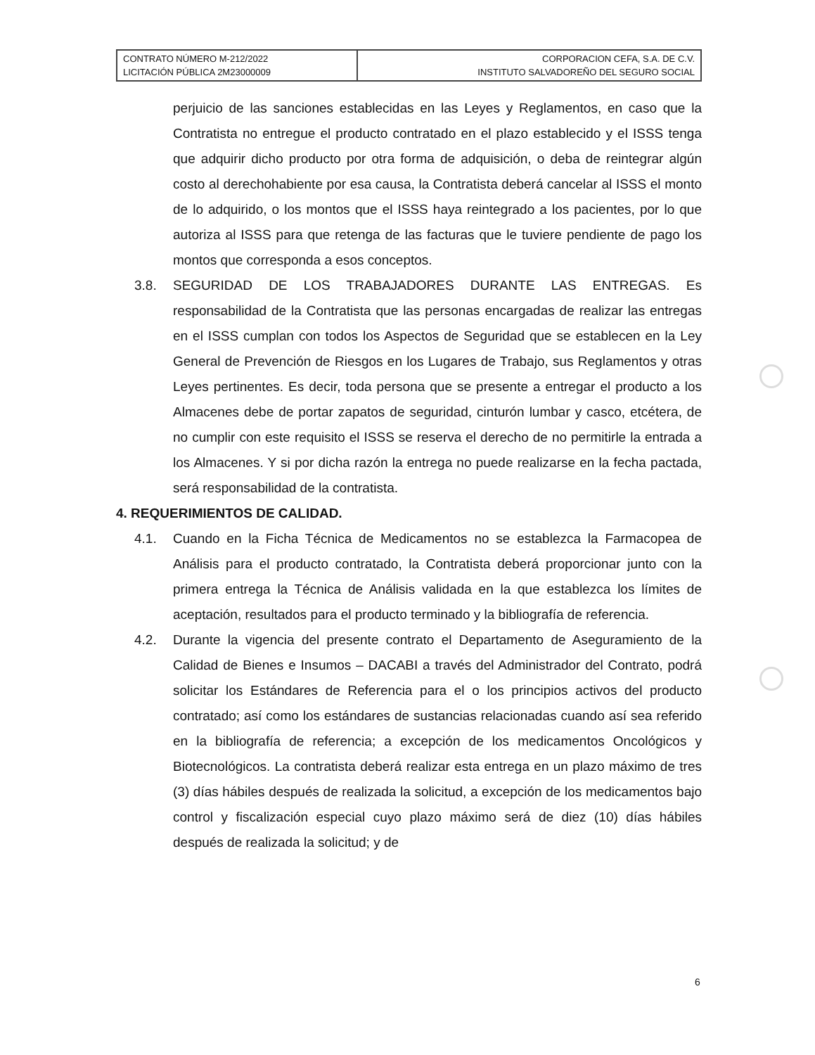| CONTRATO NÚMERO M-212/2022 LICITACIÓN PÚBLICA 2M23000009 | CORPORACION CEFA, S.A. DE C.V. INSTITUTO SALVADOREÑO DEL SEGURO SOCIAL |
perjuicio de las sanciones establecidas en las Leyes y Reglamentos, en caso que la Contratista no entregue el producto contratado en el plazo establecido y el ISSS tenga que adquirir dicho producto por otra forma de adquisición, o deba de reintegrar algún costo al derechohabiente por esa causa, la Contratista deberá cancelar al ISSS el monto de lo adquirido, o los montos que el ISSS haya reintegrado a los pacientes, por lo que autoriza al ISSS para que retenga de las facturas que le tuviere pendiente de pago los montos que corresponda a esos conceptos.
3.8. SEGURIDAD DE LOS TRABAJADORES DURANTE LAS ENTREGAS. Es responsabilidad de la Contratista que las personas encargadas de realizar las entregas en el ISSS cumplan con todos los Aspectos de Seguridad que se establecen en la Ley General de Prevención de Riesgos en los Lugares de Trabajo, sus Reglamentos y otras Leyes pertinentes. Es decir, toda persona que se presente a entregar el producto a los Almacenes debe de portar zapatos de seguridad, cinturón lumbar y casco, etcétera, de no cumplir con este requisito el ISSS se reserva el derecho de no permitirle la entrada a los Almacenes. Y si por dicha razón la entrega no puede realizarse en la fecha pactada, será responsabilidad de la contratista.
4. REQUERIMIENTOS DE CALIDAD.
4.1. Cuando en la Ficha Técnica de Medicamentos no se establezca la Farmacopea de Análisis para el producto contratado, la Contratista deberá proporcionar junto con la primera entrega la Técnica de Análisis validada en la que establezca los límites de aceptación, resultados para el producto terminado y la bibliografía de referencia.
4.2. Durante la vigencia del presente contrato el Departamento de Aseguramiento de la Calidad de Bienes e Insumos – DACABI a través del Administrador del Contrato, podrá solicitar los Estándares de Referencia para el o los principios activos del producto contratado; así como los estándares de sustancias relacionadas cuando así sea referido en la bibliografía de referencia; a excepción de los medicamentos Oncológicos y Biotecnológicos. La contratista deberá realizar esta entrega en un plazo máximo de tres (3) días hábiles después de realizada la solicitud, a excepción de los medicamentos bajo control y fiscalización especial cuyo plazo máximo será de diez (10) días hábiles después de realizada la solicitud; y de
6